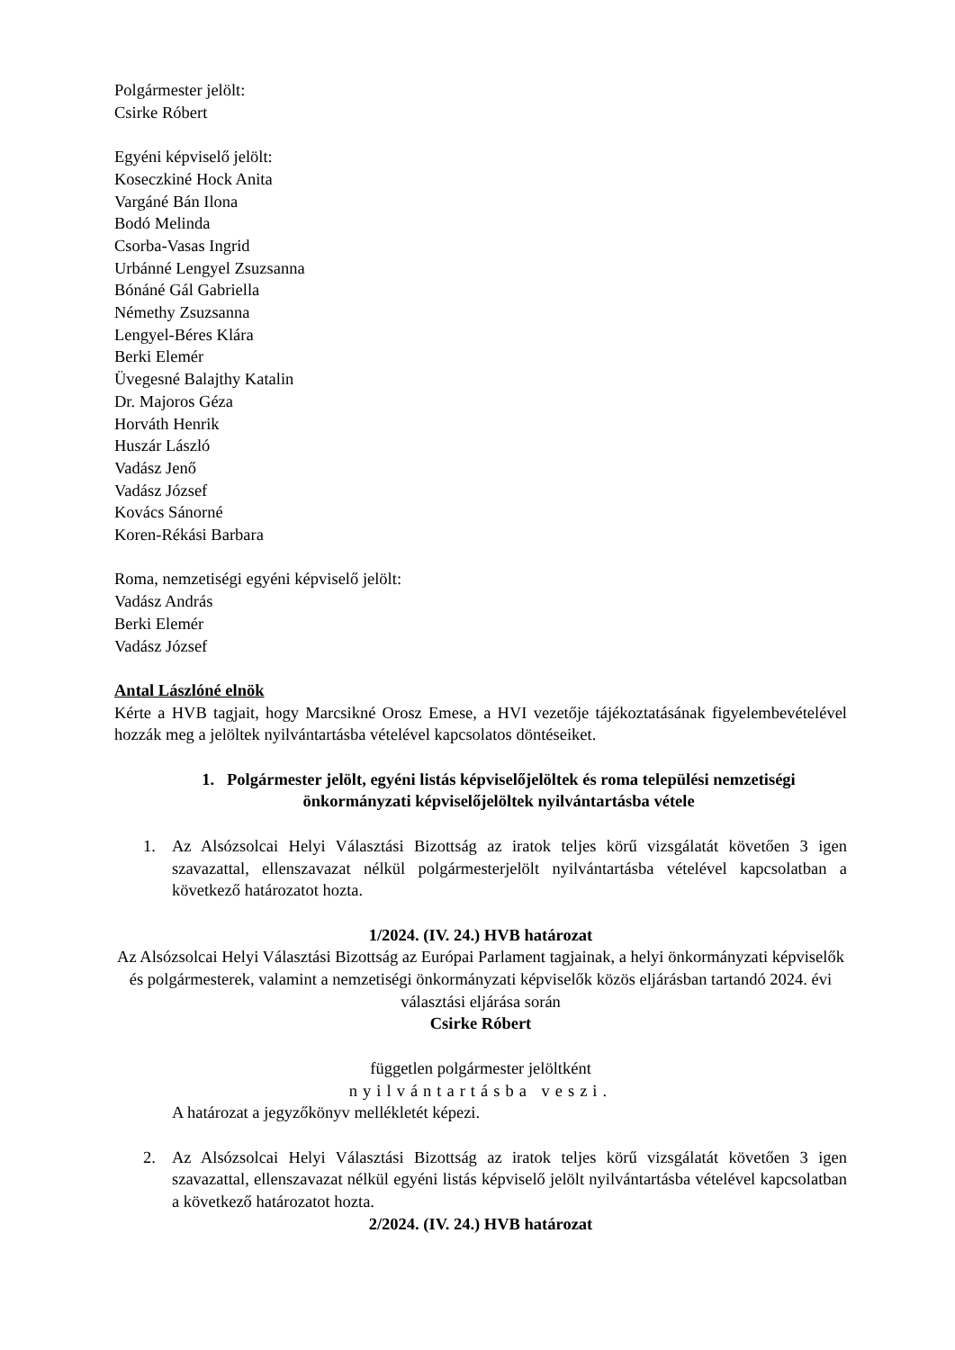Polgármester jelölt:
Csirke Róbert
Egyéni képviselő jelölt:
Koseczkiné Hock Anita
Vargáné Bán Ilona
Bodó Melinda
Csorba-Vasas Ingrid
Urbánné Lengyel Zsuzsanna
Bónáné Gál Gabriella
Némethy Zsuzsanna
Lengyel-Béres Klára
Berki Elemér
Üvegesné Balajthy Katalin
Dr. Majoros Géza
Horváth Henrik
Huszár László
Vadász Jenő
Vadász József
Kovács Sánorné
Koren-Rékási Barbara
Roma, nemzetiségi egyéni képviselő jelölt:
Vadász András
Berki Elemér
Vadász József
Antal Lászlóné elnök
Kérte a HVB tagjait, hogy Marcsikné Orosz Emese, a HVI vezetője tájékoztatásának figyelembevételével hozzák meg a jelöltek nyilvántartásba vételével kapcsolatos döntéseiket.
1. Polgármester jelölt, egyéni listás képviselőjelöltek és roma települési nemzetiségi önkormányzati képviselőjelöltek nyilvántartásba vétele
1. Az Alsózsolcai Helyi Választási Bizottság az iratok teljes körű vizsgálatát követően 3 igen szavazattal, ellenszavazat nélkül polgármesterjelölt nyilvántartásba vételével kapcsolatban a következő határozatot hozta.
1/2024. (IV. 24.) HVB határozat
Az Alsózsolcai Helyi Választási Bizottság az Európai Parlament tagjainak, a helyi önkormányzati képviselők és polgármesterek, valamint a nemzetiségi önkormányzati képviselők közös eljárásban tartandó 2024. évi választási eljárása során
Csirke Róbert
független polgármester jelöltként
nyilvántartásba veszi.
A határozat a jegyzőkönyv mellékletét képezi.
2. Az Alsózsolcai Helyi Választási Bizottság az iratok teljes körű vizsgálatát követően 3 igen szavazattal, ellenszavazat nélkül egyéni listás képviselő jelölt nyilvántartásba vételével kapcsolatban a következő határozatot hozta.
2/2024. (IV. 24.) HVB határozat